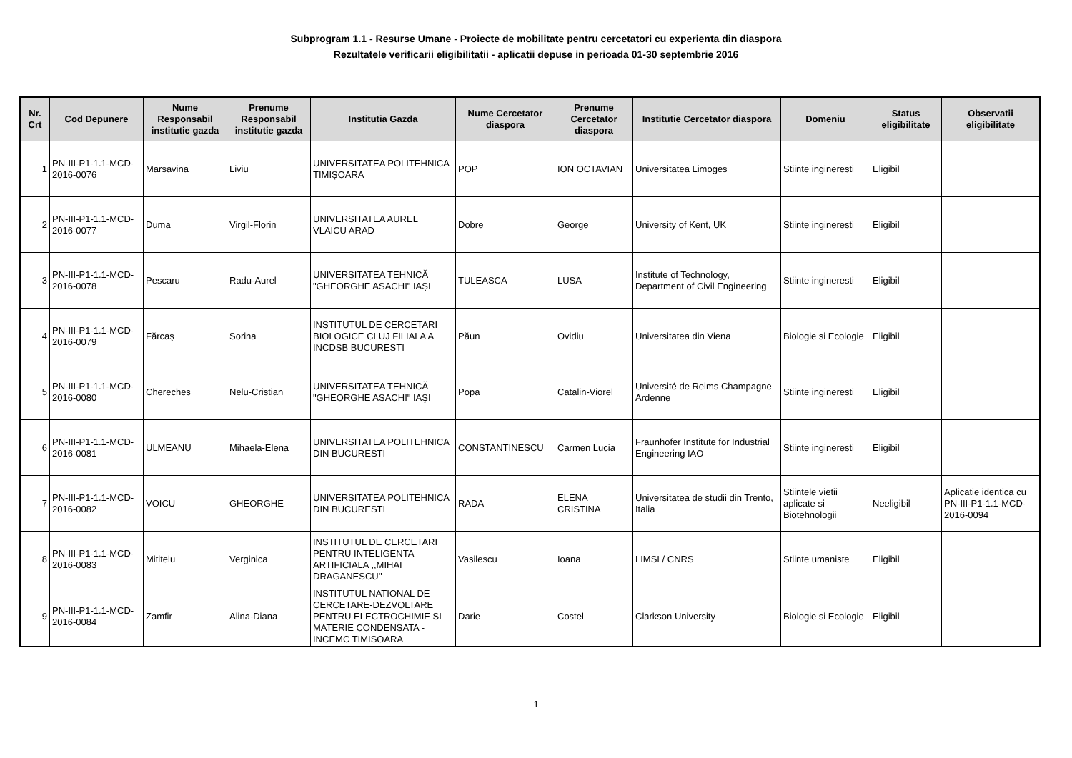Subprogram 1.1 - Resurse Umane - Proiecte de mobilitate pentru cercetatori cu experienta din diaspora
Rezultatele verificarii eligibilitatii - aplicatii depuse in perioada 01-30 septembrie 2016
| Nr. Crt | Cod Depunere | Nume Responsabil institutie gazda | Prenume Responsabil institutie gazda | Institutia Gazda | Nume Cercetator diaspora | Prenume Cercetator diaspora | Institutie Cercetator diaspora | Domeniu | Status eligibilitate | Observatii eligibilitate |
| --- | --- | --- | --- | --- | --- | --- | --- | --- | --- | --- |
| 1 | PN-III-P1-1.1-MCD-2016-0076 | Marsavina | Liviu | UNIVERSITATEA POLITEHNICA TIMIŞOARA | POP | ION OCTAVIAN | Universitatea Limoges | Stiinte ingineresti | Eligibil | |
| 2 | PN-III-P1-1.1-MCD-2016-0077 | Duma | Virgil-Florin | UNIVERSITATEA AUREL VLAICU ARAD | Dobre | George | University of Kent, UK | Stiinte ingineresti | Eligibil | |
| 3 | PN-III-P1-1.1-MCD-2016-0078 | Pescaru | Radu-Aurel | UNIVERSITATEA TEHNICĂ "GHEORGHE ASACHI" IAŞI | TULEASCA | LUSA | Institute of Technology, Department of Civil Engineering | Stiinte ingineresti | Eligibil | |
| 4 | PN-III-P1-1.1-MCD-2016-0079 | Fărcaş | Sorina | INSTITUTUL DE CERCETARI BIOLOGICE CLUJ FILIALA A INCDSB BUCURESTI | Păun | Ovidiu | Universitatea din Viena | Biologie si Ecologie | Eligibil | |
| 5 | PN-III-P1-1.1-MCD-2016-0080 | Chereches | Nelu-Cristian | UNIVERSITATEA TEHNICĂ "GHEORGHE ASACHI" IAŞI | Popa | Catalin-Viorel | Université de Reims Champagne Ardenne | Stiinte ingineresti | Eligibil | |
| 6 | PN-III-P1-1.1-MCD-2016-0081 | ULMEANU | Mihaela-Elena | UNIVERSITATEA POLITEHNICA DIN BUCURESTI | CONSTANTINESCU | Carmen Lucia | Fraunhofer Institute for Industrial Engineering IAO | Stiinte ingineresti | Eligibil | |
| 7 | PN-III-P1-1.1-MCD-2016-0082 | VOICU | GHEORGHE | UNIVERSITATEA POLITEHNICA DIN BUCURESTI | RADA | ELENA CRISTINA | Universitatea de studii din Trento, Italia | Stiintele vietii aplicate si Biotehnologii | Neeligibil | Aplicatie identica cu PN-III-P1-1.1-MCD-2016-0094 |
| 8 | PN-III-P1-1.1-MCD-2016-0083 | Mititelu | Verginica | INSTITUTUL DE CERCETARI PENTRU INTELIGENTA ARTIFICIALA ,,MIHAI DRAGANESCU'' | Vasilescu | Ioana | LIMSI / CNRS | Stiinte umaniste | Eligibil | |
| 9 | PN-III-P1-1.1-MCD-2016-0084 | Zamfir | Alina-Diana | INSTITUTUL NATIONAL DE CERCETARE-DEZVOLTARE PENTRU ELECTROCHIMIE SI MATERIE CONDENSATA - INCEMC TIMISOARA | Darie | Costel | Clarkson University | Biologie si Ecologie | Eligibil | |
1